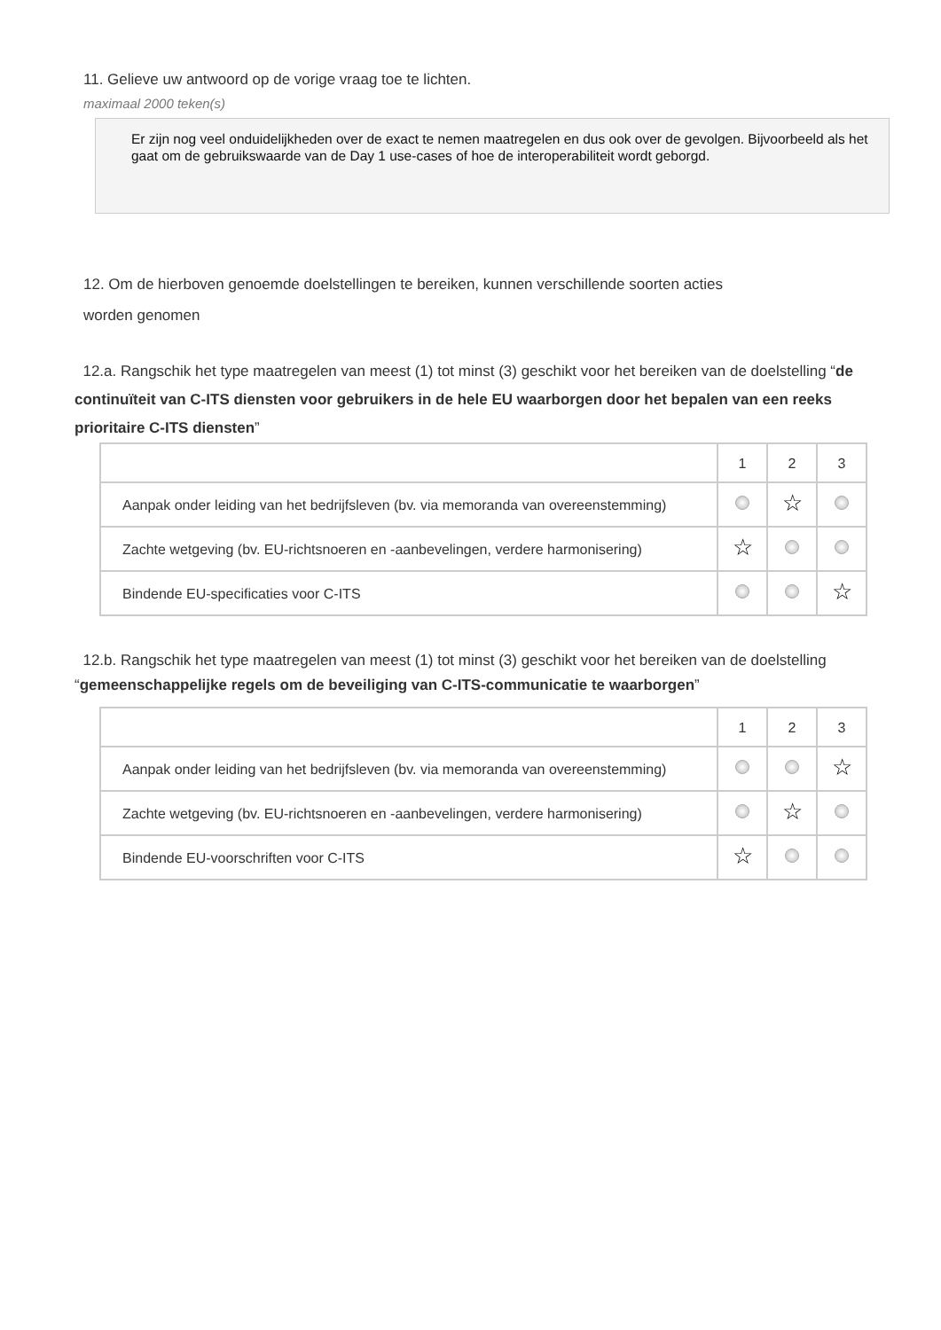11. Gelieve uw antwoord op de vorige vraag toe te lichten.
maximaal 2000 teken(s)
Er zijn nog veel onduidelijkheden over de exact te nemen maatregelen en dus ook over de gevolgen. Bijvoorbeeld als het gaat om de gebruikswaarde van de Day 1 use-cases of hoe de interoperabiliteit wordt geborgd.
12. Om de hierboven genoemde doelstellingen te bereiken, kunnen verschillende soorten acties
worden genomen
12.a. Rangschik het type maatregelen van meest (1) tot minst (3) geschikt voor het bereiken van de doelstelling “de continuïteit van C-ITS diensten voor gebruikers in de hele EU waarborgen door het bepalen van een reeks prioritaire C-ITS diensten”
| | 1 | 2 | 3 |
| Aanpak onder leiding van het bedrijfsleven (bv. via memoranda van overeenstemming) | | ☆ | |
| Zachte wetgeving (bv. EU-richtsnoeren en -aanbevelingen, verdere harmonisering) | ☆ | | |
| Bindende EU-specificaties voor C-ITS | | | ☆ |
12.b. Rangschik het type maatregelen van meest (1) tot minst (3) geschikt voor het bereiken van de doelstelling “gemeenschappelijke regels om de beveiliging van C-ITS-communicatie te waarborgen”
| | 1 | 2 | 3 |
| Aanpak onder leiding van het bedrijfsleven (bv. via memoranda van overeenstemming) | | | ☆ |
| Zachte wetgeving (bv. EU-richtsnoeren en -aanbevelingen, verdere harmonisering) | | ☆ | |
| Bindende EU-voorschriften voor C-ITS | ☆ | | |